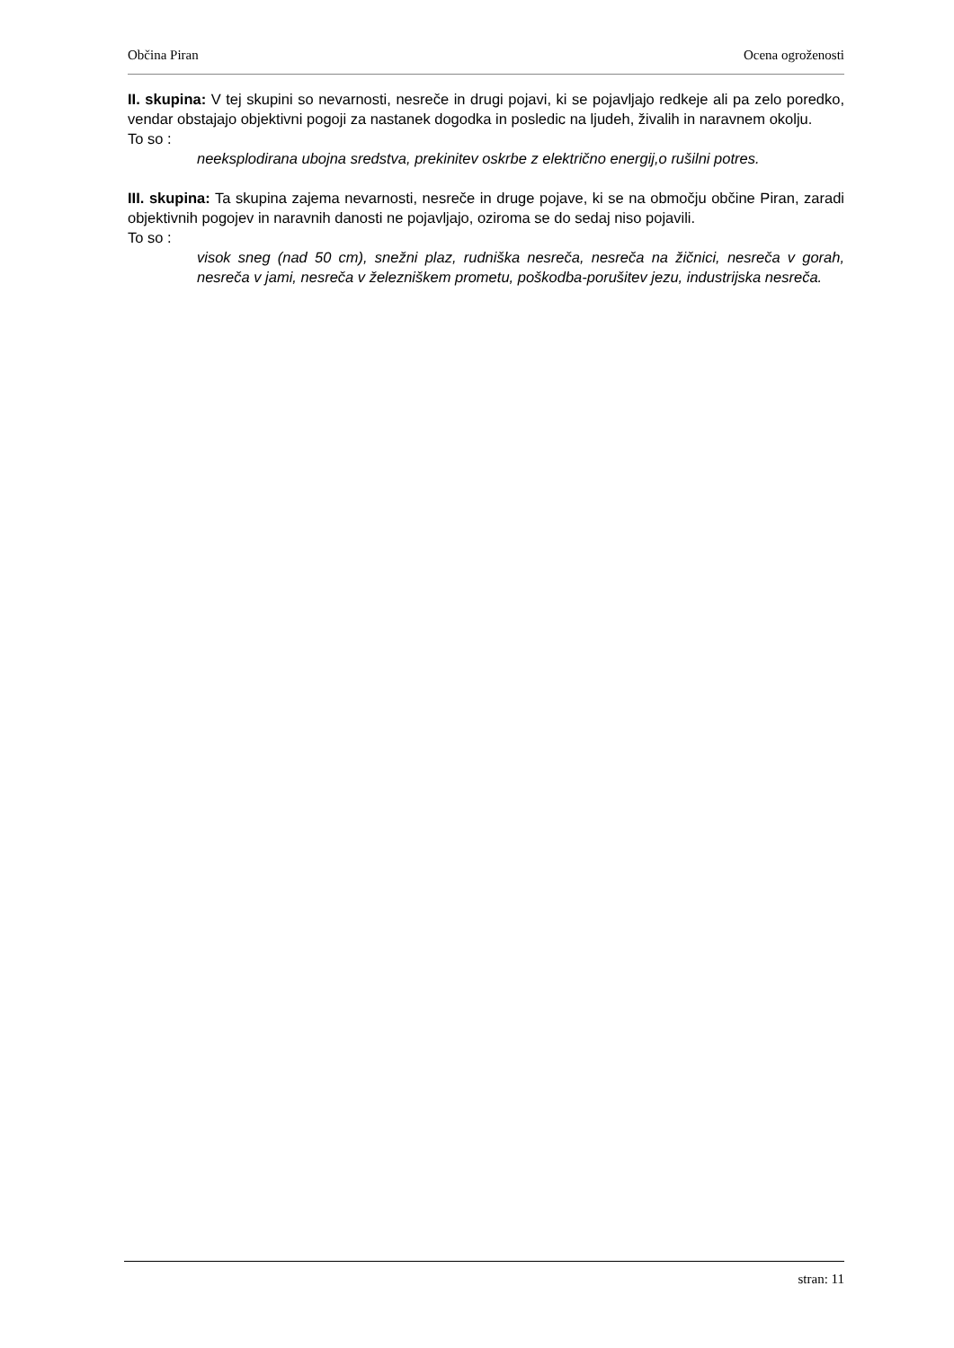Občina Piran Ocena ogroženosti
II. skupina: V tej skupini so nevarnosti, nesreče in drugi pojavi, ki se pojavljajo redkeje ali pa zelo poredko, vendar obstajajo objektivni pogoji za nastanek dogodka in posledic na ljudeh, živalih in naravnem okolju.
To so :
neeksplodirana ubojna sredstva, prekinitev oskrbe z električno energij,o rušilni potres.
III. skupina: Ta skupina zajema nevarnosti, nesreče in druge pojave, ki se na območju občine Piran, zaradi objektivnih pogojev in naravnih danosti ne pojavljajo, oziroma se do sedaj niso pojavili.
To so :
visok sneg (nad 50 cm), snežni plaz, rudniška nesreča, nesreča na žičnici, nesreča v gorah, nesreča v jami, nesreča v železniškem prometu, poškodba-porušitev jezu, industrijska nesreča.
stran: 11